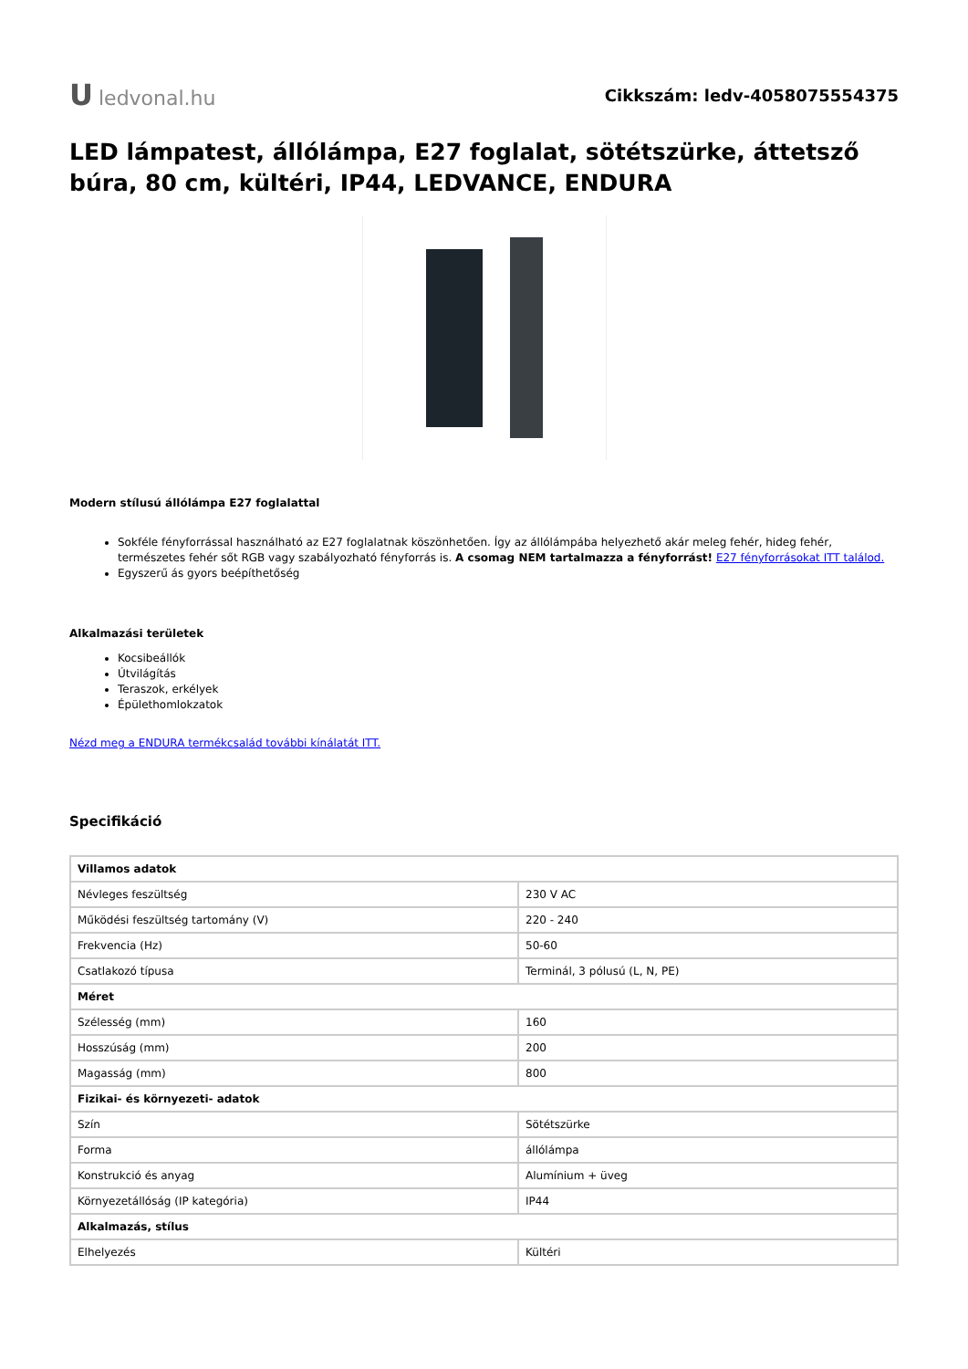Uledvonal.hu
Cikkszám: ledv-4058075554375
LED lámpatest, állólámpa, E27 foglalat, sötétszürke, áttetsző búra, 80 cm, kültéri, IP44, LEDVANCE, ENDURA
Modern stílusú állólámpa E27 foglalattal
Sokféle fényforrással használható az E27 foglalatnak köszönhetően. Így az állólámpába helyezhető akár meleg fehér, hideg fehér, természetes fehér sőt RGB vagy szabályozható fényforrás is. A csomag NEM tartalmazza a fényforrást! E27 fényforrásokat ITT találod.
Egyszerű ás gyors beépíthetőség
Alkalmazási területek
Kocsibeállók
Útvilágítás
Teraszok, erkélyek
Épülethomlokzatok
Nézd meg a ENDURA termékcsalád további kínálatát ITT.
Specifikáció
| Villamos adatok | |
| --- | --- |
| Névleges feszültség | 230 V AC |
| Működési feszültség tartomány (V) | 220 - 240 |
| Frekvencia (Hz) | 50-60 |
| Csatlakozó típusa | Terminál, 3 pólusú (L, N, PE) |
| Méret | |
| Szélesség (mm) | 160 |
| Hosszúság (mm) | 200 |
| Magasság (mm) | 800 |
| Fizikai- és környezeti- adatok | |
| Szín | Sötétszürke |
| Forma | állólámpa |
| Konstrukció és anyag | Alumínium + üveg |
| Környezetállóság (IP kategória) | IP44 |
| Alkalmazás, stílus | |
| Elhelyezés | Kültéri |